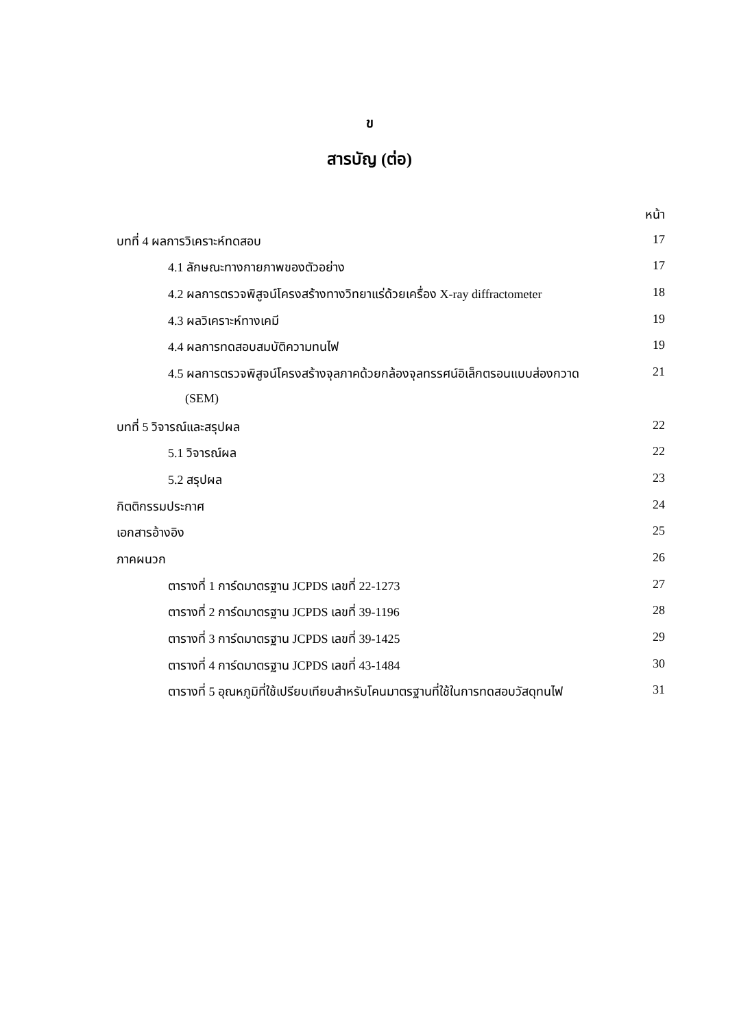ข
สารบัญ (ต่อ)
| | หน้า |
| บทที่ 4 ผลการวิเคราะห์ทดสอบ | 17 |
| 4.1 ลักษณะทางกายภาพของตัวอย่าง | 17 |
| 4.2 ผลการตรวจพิสูจน์โครงสร้างทางวิทยาแร่ด้วยเครื่อง X-ray diffractometer | 18 |
| 4.3 ผลวิเคราะห์ทางเคมี | 19 |
| 4.4 ผลการทดสอบสมบัติความทนไฟ | 19 |
| 4.5 ผลการตรวจพิสูจน์โครงสร้างจุลภาคด้วยกล้องจุลทรรศน์อิเล็กตรอนแบบส่องกวาด | 21 |
| (SEM) | |
| บทที่ 5 วิจารณ์และสรุปผล | 22 |
| 5.1 วิจารณ์ผล | 22 |
| 5.2 สรุปผล | 23 |
| กิตติกรรมประกาศ | 24 |
| เอกสารอ้างอิง | 25 |
| ภาคผนวก | 26 |
| ตารางที่ 1 การ์ดมาตรฐาน JCPDS เลขที่ 22-1273 | 27 |
| ตารางที่ 2 การ์ดมาตรฐาน JCPDS เลขที่ 39-1196 | 28 |
| ตารางที่ 3 การ์ดมาตรฐาน JCPDS เลขที่ 39-1425 | 29 |
| ตารางที่ 4 การ์ดมาตรฐาน JCPDS เลขที่ 43-1484 | 30 |
| ตารางที่ 5 อุณหภูมิที่ใช้เปรียบเทียบสำหรับโคนมาตรฐานที่ใช้ในการทดสอบวัสดุทนไฟ | 31 |